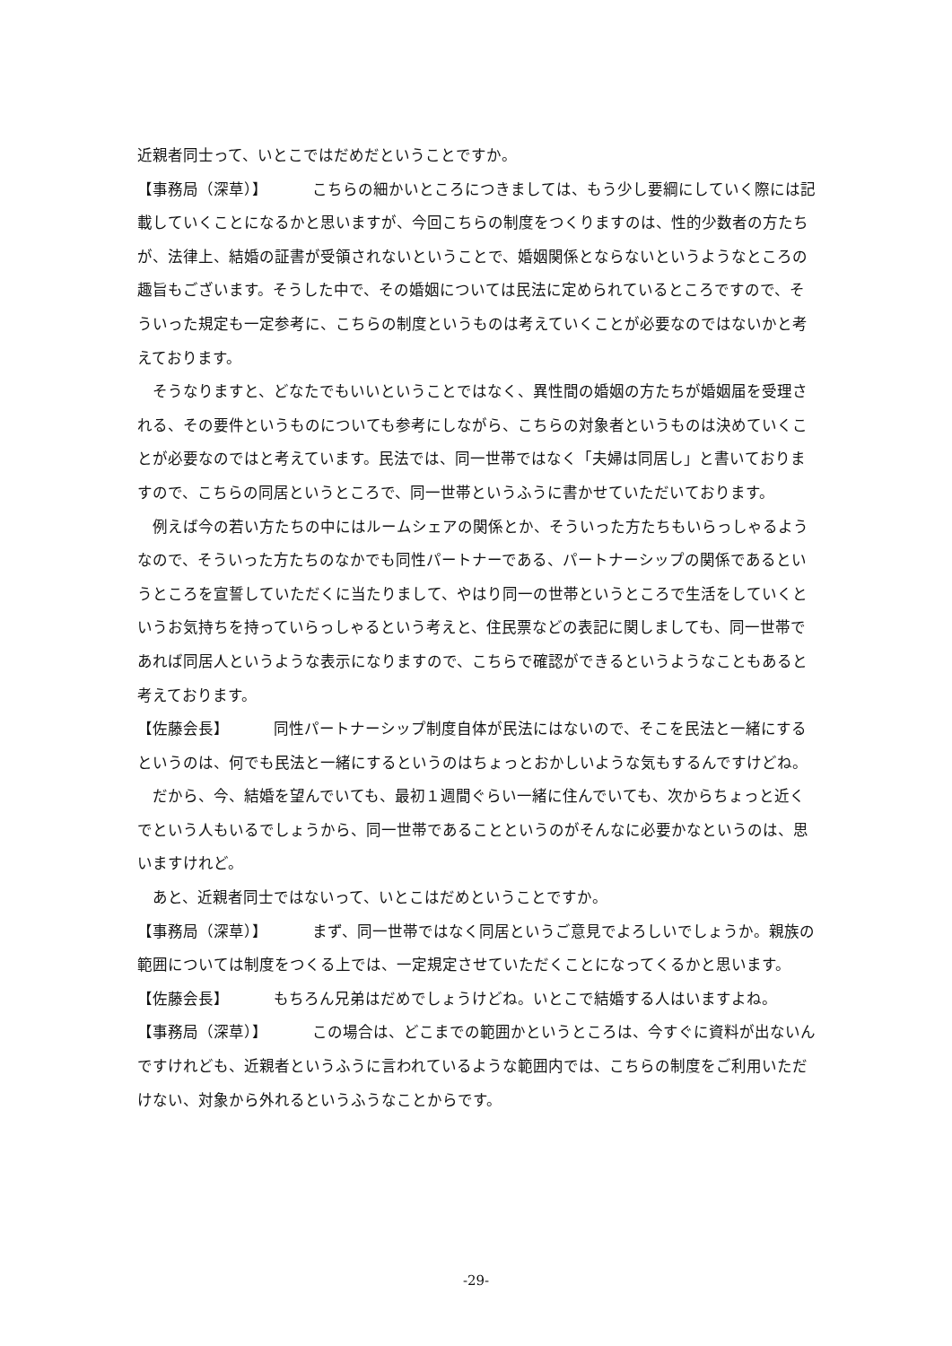近親者同士って、いとこではだめだということですか。
【事務局（深草）】 こちらの細かいところにつきましては、もう少し要綱にしていく際には記載していくことになるかと思いますが、今回こちらの制度をつくりますのは、性的少数者の方たちが、法律上、結婚の証書が受領されないということで、婚姻関係とならないというようなところの趣旨もございます。そうした中で、その婚姻については民法に定められているところですので、そういった規定も一定参考に、こちらの制度というものは考えていくことが必要なのではないかと考えております。
そうなりますと、どなたでもいいということではなく、異性間の婚姻の方たちが婚姻届を受理される、その要件というものについても参考にしながら、こちらの対象者というものは決めていくことが必要なのではと考えています。民法では、同一世帯ではなく「夫婦は同居し」と書いておりますので、こちらの同居というところで、同一世帯というふうに書かせていただいております。
例えば今の若い方たちの中にはルームシェアの関係とか、そういった方たちもいらっしゃるようなので、そういった方たちのなかでも同性パートナーである、パートナーシップの関係であるというところを宣誓していただくに当たりまして、やはり同一の世帯というところで生活をしていくというお気持ちを持っていらっしゃるという考えと、住民票などの表記に関しましても、同一世帯であれば同居人というような表示になりますので、こちらで確認ができるというようなこともあると考えております。
【佐藤会長】 同性パートナーシップ制度自体が民法にはないので、そこを民法と一緒にするというのは、何でも民法と一緒にするというのはちょっとおかしいような気もするんですけどね。
だから、今、結婚を望んでいても、最初１週間ぐらい一緒に住んでいても、次からちょっと近くでという人もいるでしょうから、同一世帯であることというのがそんなに必要かなというのは、思いますけれど。
あと、近親者同士ではないって、いとこはだめということですか。
【事務局（深草）】 まず、同一世帯ではなく同居というご意見でよろしいでしょうか。親族の範囲については制度をつくる上では、一定規定させていただくことになってくるかと思います。
【佐藤会長】 もちろん兄弟はだめでしょうけどね。いとこで結婚する人はいますよね。
【事務局（深草）】 この場合は、どこまでの範囲かというところは、今すぐに資料が出ないんですけれども、近親者というふうに言われているような範囲内では、こちらの制度をご利用いただけない、対象から外れるというふうなことからです。
-29-